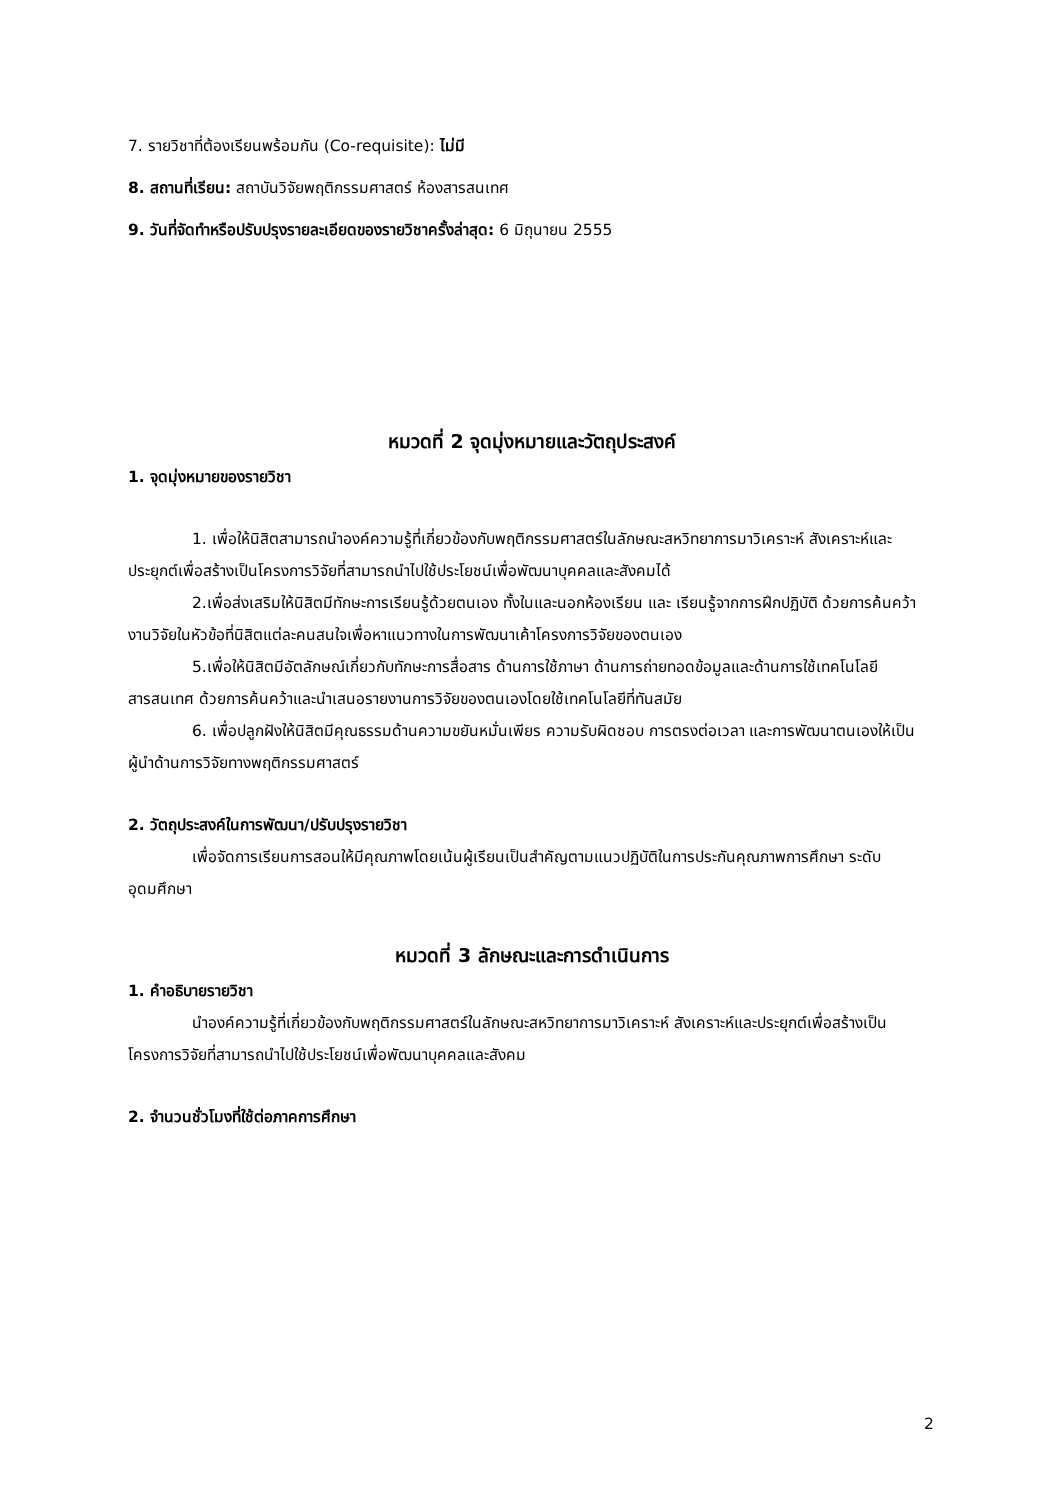7. รายวิชาที่ต้องเรียนพร้อมกัน (Co-requisite): ไม่มี
8. สถานที่เรียน: สถาบันวิจัยพฤติกรรมศาสตร์ ห้องสารสนเทศ
9. วันที่จัดทำหรือปรับปรุงรายละเอียดของรายวิชาครั้งล่าสุด: 6 มิถุนายน 2555
หมวดที่ 2 จุดมุ่งหมายและวัตถุประสงค์
1. จุดมุ่งหมายของรายวิชา
1. เพื่อให้นิสิตสามารถนำองค์ความรู้ที่เกี่ยวข้องกับพฤติกรรมศาสตร์ในลักษณะสหวิทยาการมาวิเคราะห์ สังเคราะห์และประยุกต์เพื่อสร้างเป็นโครงการวิจัยที่สามารถนำไปใช้ประโยชน์เพื่อพัฒนาบุคคลและสังคมได้
2.เพื่อส่งเสริมให้นิสิตมีทักษะการเรียนรู้ด้วยตนเอง ทั้งในและนอกห้องเรียน และ เรียนรู้จากการฝึกปฏิบัติ ด้วยการค้นคว้างานวิจัยในหัวข้อที่นิสิตแต่ละคนสนใจเพื่อหาแนวทางในการพัฒนาเค้าโครงการวิจัยของตนเอง
5.เพื่อให้นิสิตมีอัตลักษณ์เกี่ยวกับทักษะการสื่อสาร ด้านการใช้ภาษา ด้านการถ่ายทอดข้อมูลและด้านการใช้เทคโนโลยีสารสนเทศ ด้วยการค้นคว้าและนำเสนอรายงานการวิจัยของตนเองโดยใช้เทคโนโลยีที่ทันสมัย
6. เพื่อปลูกฝังให้นิสิตมีคุณธรรมด้านความขยันหมั่นเพียร ความรับผิดชอบ การตรงต่อเวลา และการพัฒนาตนเองให้เป็นผู้นำด้านการวิจัยทางพฤติกรรมศาสตร์
2. วัตถุประสงค์ในการพัฒนา/ปรับปรุงรายวิชา
เพื่อจัดการเรียนการสอนให้มีคุณภาพโดยเน้นผู้เรียนเป็นสำคัญตามแนวปฏิบัติในการประกันคุณภาพการศึกษา ระดับอุดมศึกษา
หมวดที่ 3 ลักษณะและการดำเนินการ
1. คำอธิบายรายวิชา
นำองค์ความรู้ที่เกี่ยวข้องกับพฤติกรรมศาสตร์ในลักษณะสหวิทยาการมาวิเคราะห์ สังเคราะห์และประยุกต์เพื่อสร้างเป็นโครงการวิจัยที่สามารถนำไปใช้ประโยชน์เพื่อพัฒนาบุคคลและสังคม
2. จำนวนชั่วโมงที่ใช้ต่อภาคการศึกษา
2